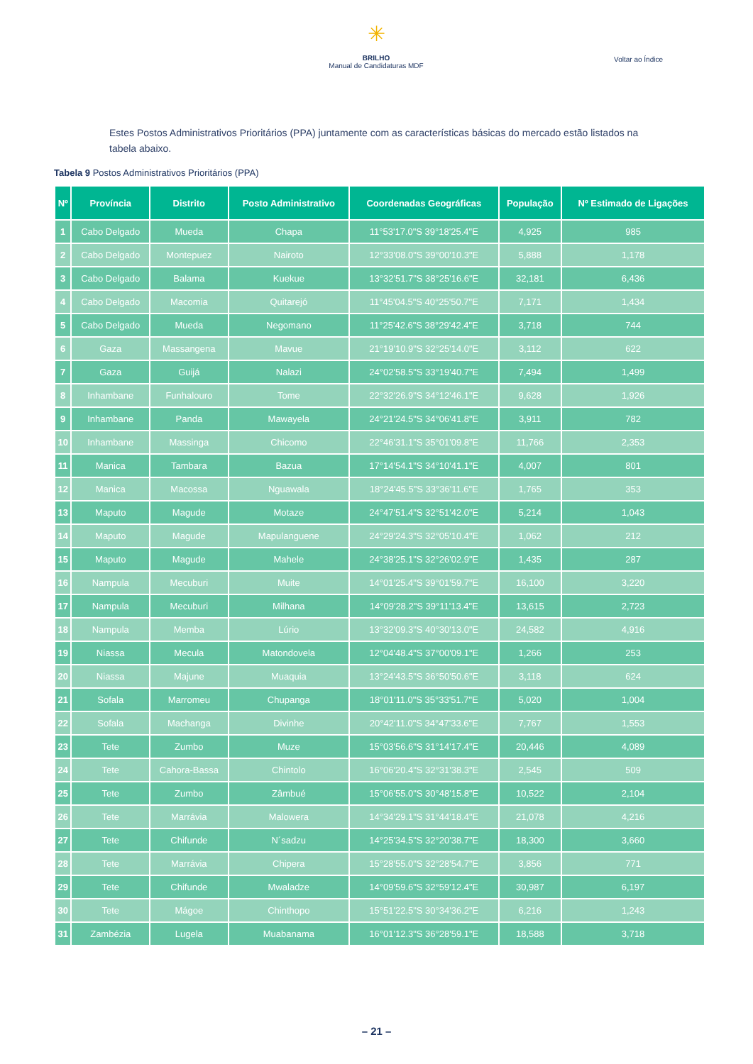✳
BRILHO
Manual de Candidaturas MDF
Voltar ao Índice
Estes Postos Administrativos Prioritários (PPA) juntamente com as características básicas do mercado estão listados na tabela abaixo.
Tabela 9 Postos Administrativos Prioritários (PPA)
| Nº | Província | Distrito | Posto Administrativo | Coordenadas Geográficas | População | Nº Estimado de Ligações |
| --- | --- | --- | --- | --- | --- | --- |
| 1 | Cabo Delgado | Mueda | Chapa | 11°53'17.0"S 39°18'25.4"E | 4,925 | 985 |
| 2 | Cabo Delgado | Montepuez | Nairoto | 12°33'08.0"S 39°00'10.3"E | 5,888 | 1,178 |
| 3 | Cabo Delgado | Balama | Kuekue | 13°32'51.7"S 38°25'16.6"E | 32,181 | 6,436 |
| 4 | Cabo Delgado | Macomia | Quitarejó | 11°45'04.5"S 40°25'50.7"E | 7,171 | 1,434 |
| 5 | Cabo Delgado | Mueda | Negomano | 11°25'42.6"S 38°29'42.4"E | 3,718 | 744 |
| 6 | Gaza | Massangena | Mavue | 21°19'10.9"S 32°25'14.0"E | 3,112 | 622 |
| 7 | Gaza | Guijá | Nalazi | 24°02'58.5"S 33°19'40.7"E | 7,494 | 1,499 |
| 8 | Inhambane | Funhalouro | Tome | 22°32'26.9"S 34°12'46.1"E | 9,628 | 1,926 |
| 9 | Inhambane | Panda | Mawayela | 24°21'24.5"S 34°06'41.8"E | 3,911 | 782 |
| 10 | Inhambane | Massinga | Chicomo | 22°46'31.1"S 35°01'09.8"E | 11,766 | 2,353 |
| 11 | Manica | Tambara | Bazua | 17°14'54.1"S 34°10'41.1"E | 4,007 | 801 |
| 12 | Manica | Macossa | Nguawala | 18°24'45.5"S 33°36'11.6"E | 1,765 | 353 |
| 13 | Maputo | Magude | Motaze | 24°47'51.4"S 32°51'42.0"E | 5,214 | 1,043 |
| 14 | Maputo | Magude | Mapulanguene | 24°29'24.3"S 32°05'10.4"E | 1,062 | 212 |
| 15 | Maputo | Magude | Mahele | 24°38'25.1"S 32°26'02.9"E | 1,435 | 287 |
| 16 | Nampula | Mecuburi | Muite | 14°01'25.4"S 39°01'59.7"E | 16,100 | 3,220 |
| 17 | Nampula | Mecuburi | Milhana | 14°09'28.2"S 39°11'13.4"E | 13,615 | 2,723 |
| 18 | Nampula | Memba | Lúrio | 13°32'09.3"S 40°30'13.0"E | 24,582 | 4,916 |
| 19 | Niassa | Mecula | Matondovela | 12°04'48.4"S 37°00'09.1"E | 1,266 | 253 |
| 20 | Niassa | Majune | Muaquia | 13°24'43.5"S 36°50'50.6"E | 3,118 | 624 |
| 21 | Sofala | Marromeu | Chupanga | 18°01'11.0"S 35°33'51.7"E | 5,020 | 1,004 |
| 22 | Sofala | Machanga | Divinhe | 20°42'11.0"S 34°47'33.6"E | 7,767 | 1,553 |
| 23 | Tete | Zumbo | Muze | 15°03'56.6"S 31°14'17.4"E | 20,446 | 4,089 |
| 24 | Tete | Cahora-Bassa | Chintolo | 16°06'20.4"S 32°31'38.3"E | 2,545 | 509 |
| 25 | Tete | Zumbo | Zâmbué | 15°06'55.0"S 30°48'15.8"E | 10,522 | 2,104 |
| 26 | Tete | Marrávia | Malowera | 14°34'29.1"S 31°44'18.4"E | 21,078 | 4,216 |
| 27 | Tete | Chifunde | N´sadzu | 14°25'34.5"S 32°20'38.7"E | 18,300 | 3,660 |
| 28 | Tete | Marrávia | Chipera | 15°28'55.0"S 32°28'54.7"E | 3,856 | 771 |
| 29 | Tete | Chifunde | Mwaladze | 14°09'59.6"S 32°59'12.4"E | 30,987 | 6,197 |
| 30 | Tete | Mágoe | Chinthopo | 15°51'22.5"S 30°34'36.2"E | 6,216 | 1,243 |
| 31 | Zambézia | Lugela | Muabanama | 16°01'12.3"S 36°28'59.1"E | 18,588 | 3,718 |
– 21 –